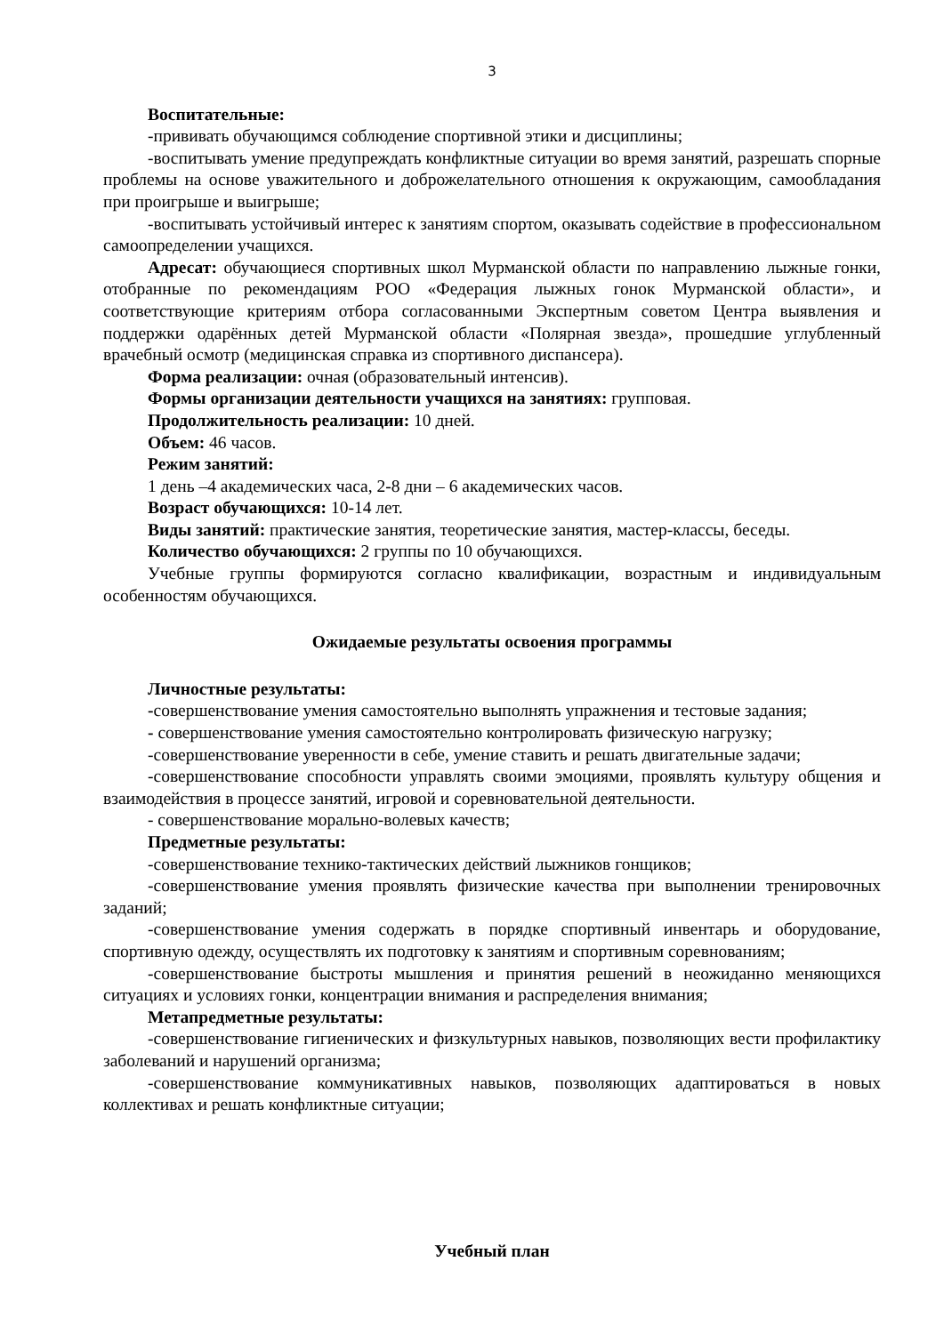3
Воспитательные:
-прививать обучающимся соблюдение спортивной этики и дисциплины;
-воспитывать умение предупреждать конфликтные ситуации во время занятий, разрешать спорные проблемы на основе уважительного и доброжелательного отношения к окружающим, самообладания при проигрыше и выигрыше;
-воспитывать устойчивый интерес к занятиям спортом, оказывать содействие в профессиональном самоопределении учащихся.
Адресат: обучающиеся спортивных школ Мурманской области по направлению лыжные гонки, отобранные по рекомендациям РОО «Федерация лыжных гонок Мурманской области», и соответствующие критериям отбора согласованными Экспертным советом Центра выявления и поддержки одарённых детей Мурманской области «Полярная звезда», прошедшие углубленный врачебный осмотр (медицинская справка из спортивного диспансера).
Форма реализации: очная (образовательный интенсив).
Формы организации деятельности учащихся на занятиях: групповая.
Продолжительность реализации: 10 дней.
Объем: 46 часов.
Режим занятий:
1 день –4 академических часа, 2-8 дни – 6 академических часов.
Возраст обучающихся: 10-14 лет.
Виды занятий: практические занятия, теоретические занятия, мастер-классы, беседы.
Количество обучающихся: 2 группы по 10 обучающихся.
Учебные группы формируются согласно квалификации, возрастным и индивидуальным особенностям обучающихся.
Ожидаемые результаты освоения программы
Личностные результаты:
-совершенствование умения самостоятельно выполнять упражнения и тестовые задания;
- совершенствование умения самостоятельно контролировать физическую нагрузку;
-совершенствование уверенности в себе, умение ставить и решать двигательные задачи;
-совершенствование способности управлять своими эмоциями, проявлять культуру общения и взаимодействия в процессе занятий, игровой и соревновательной деятельности.
- совершенствование морально-волевых качеств;
Предметные результаты:
-совершенствование технико-тактических действий лыжников гонщиков;
-совершенствование умения проявлять физические качества при выполнении тренировочных заданий;
-совершенствование умения содержать в порядке спортивный инвентарь и оборудование, спортивную одежду, осуществлять их подготовку к занятиям и спортивным соревнованиям;
-совершенствование быстроты мышления и принятия решений в неожиданно меняющихся ситуациях и условиях гонки, концентрации внимания и распределения внимания;
Метапредметные результаты:
-совершенствование гигиенических и физкультурных навыков, позволяющих вести профилактику заболеваний и нарушений организма;
-совершенствование коммуникативных навыков, позволяющих адаптироваться в новых коллективах и решать конфликтные ситуации;
Учебный план